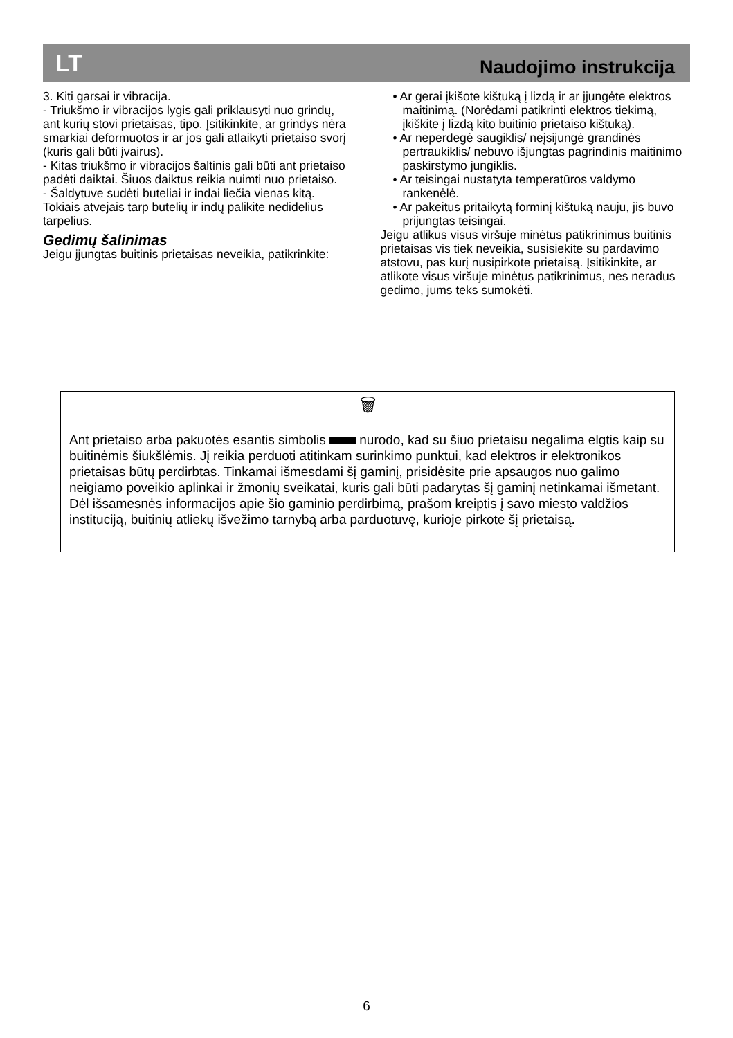LT Naudojimo instrukcija
3. Kiti garsai ir vibracija.
- Triukšmo ir vibracijos lygis gali priklausyti nuo grindų, ant kurių stovi prietaisas, tipo. Įsitikinkite, ar grindys nėra smarkiai deformuotos ir ar jos gali atlaikyti prietaiso svorį (kuris gali būti įvairus).
- Kitas triukšmo ir vibracijos šaltinis gali būti ant prietaiso padėti daiktai. Šiuos daiktus reikia nuimti nuo prietaiso.
- Šaldytuve sudėti buteliai ir indai liečia vienas kitą. Tokiais atvejais tarp butelių ir indų palikite nedidelius tarpelius.
Gedimų šalinimas
Jeigu įjungtas buitinis prietaisas neveikia, patikrinkite:
• Ar gerai įkišote kištuką į lizdą ir ar įjungėte elektros maitinimą. (Norėdami patikrinti elektros tiekimą, įkiškite į lizdą kito buitinio prietaiso kištuką).
• Ar neperdegė saugiklis/ neįsijungė grandinės pertraukiklis/ nebuvo išjungtas pagrindinis maitinimo paskirstymo jungiklis.
• Ar teisingai nustatyta temperatūros valdymo rankenėlė.
• Ar pakeitus pritaikytą forminį kištuką nauju, jis buvo prijungtas teisingai.
Jeigu atlikus visus viršuje minėtus patikrinimus buitinis prietaisas vis tiek neveikia, susisiekite su pardavimo atstovu, pas kurį nusipirkote prietaisą. Įsitikinkite, ar atlikote visus viršuje minėtus patikrinimus, nes neradus gedimo, jums teks sumokėti.
🗑
Ant prietaiso arba pakuotės esantis simbolis nurodo, kad su šiuo prietaisu negalima elgtis kaip su buitinėmis šiukšlėmis. Jį reikia perduoti atitinkam surinkimo punktui, kad elektros ir elektronikos prietaisas būtų perdirbtas. Tinkamai išmesdami šį gaminį, prisidėsite prie apsaugos nuo galimo neigiamo poveikio aplinkai ir žmonių sveikatai, kuris gali būti padarytas šį gaminį netinkamai išmetant. Dėl išsamesnės informacijos apie šio gaminio perdirbimą, prašom kreiptis į savo miesto valdžios instituciją, buitinių atliekų išvežimo tarnybą arba parduotuvę, kurioje pirkote šį prietaisą.
6